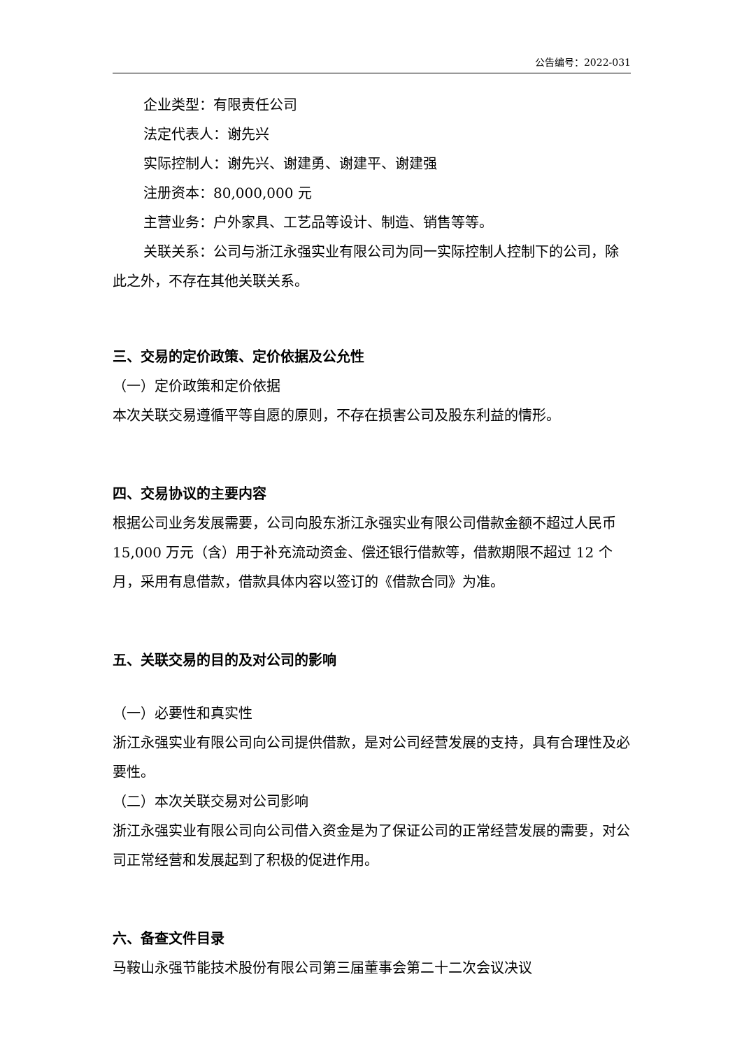公告编号：2022-031
企业类型：有限责任公司
法定代表人：谢先兴
实际控制人：谢先兴、谢建勇、谢建平、谢建强
注册资本：80,000,000 元
主营业务：户外家具、工艺品等设计、制造、销售等等。
关联关系：公司与浙江永强实业有限公司为同一实际控制人控制下的公司，除此之外，不存在其他关联关系。
三、交易的定价政策、定价依据及公允性
（一）定价政策和定价依据
本次关联交易遵循平等自愿的原则，不存在损害公司及股东利益的情形。
四、交易协议的主要内容
根据公司业务发展需要，公司向股东浙江永强实业有限公司借款金额不超过人民币 15,000 万元（含）用于补充流动资金、偿还银行借款等，借款期限不超过 12 个月，采用有息借款，借款具体内容以签订的《借款合同》为准。
五、关联交易的目的及对公司的影响
（一）必要性和真实性
浙江永强实业有限公司向公司提供借款，是对公司经营发展的支持，具有合理性及必要性。
（二）本次关联交易对公司影响
浙江永强实业有限公司向公司借入资金是为了保证公司的正常经营发展的需要，对公司正常经营和发展起到了积极的促进作用。
六、备查文件目录
马鞍山永强节能技术股份有限公司第三届董事会第二十二次会议决议